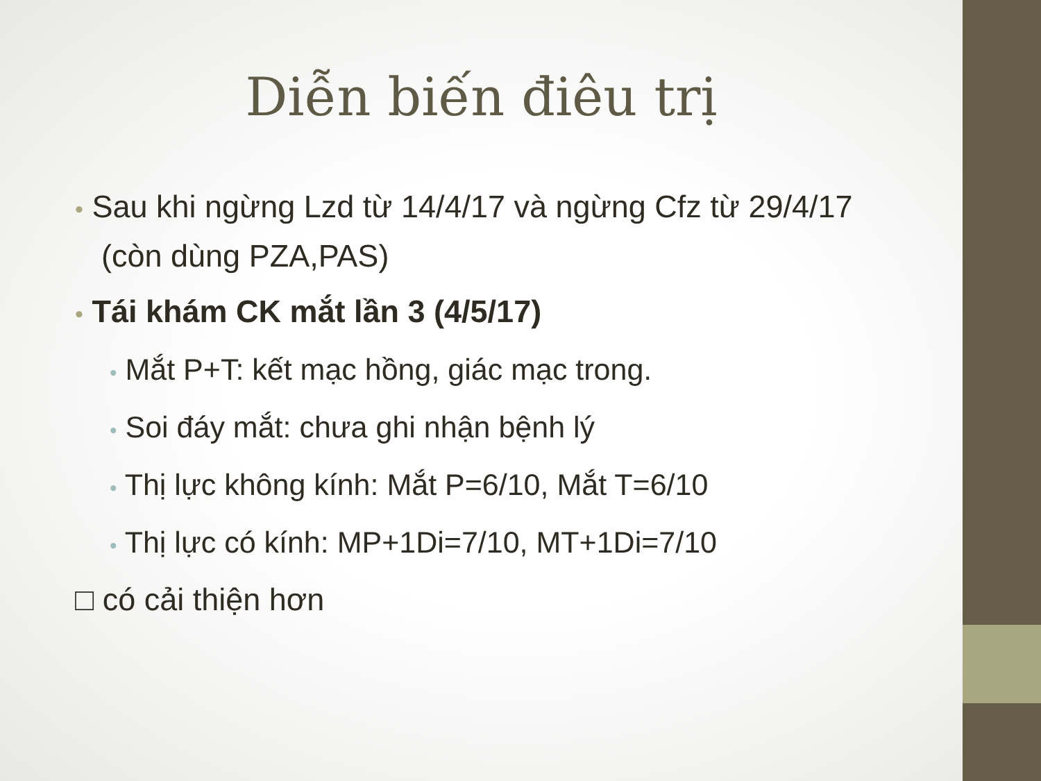Diễn biến điêu trị
• Sau khi ngừng Lzd từ 14/4/17 và ngừng Cfz từ 29/4/17 (còn dùng PZA,PAS)
• Tái khám CK mắt lần 3 (4/5/17)
• Mắt P+T: kết mạc hồng, giác mạc trong.
• Soi đáy mắt: chưa ghi nhận bệnh lý
• Thị lực không kính: Mắt P=6/10, Mắt T=6/10
• Thị lực có kính: MP+1Di=7/10, MT+1Di=7/10
□ có cải thiện hơn